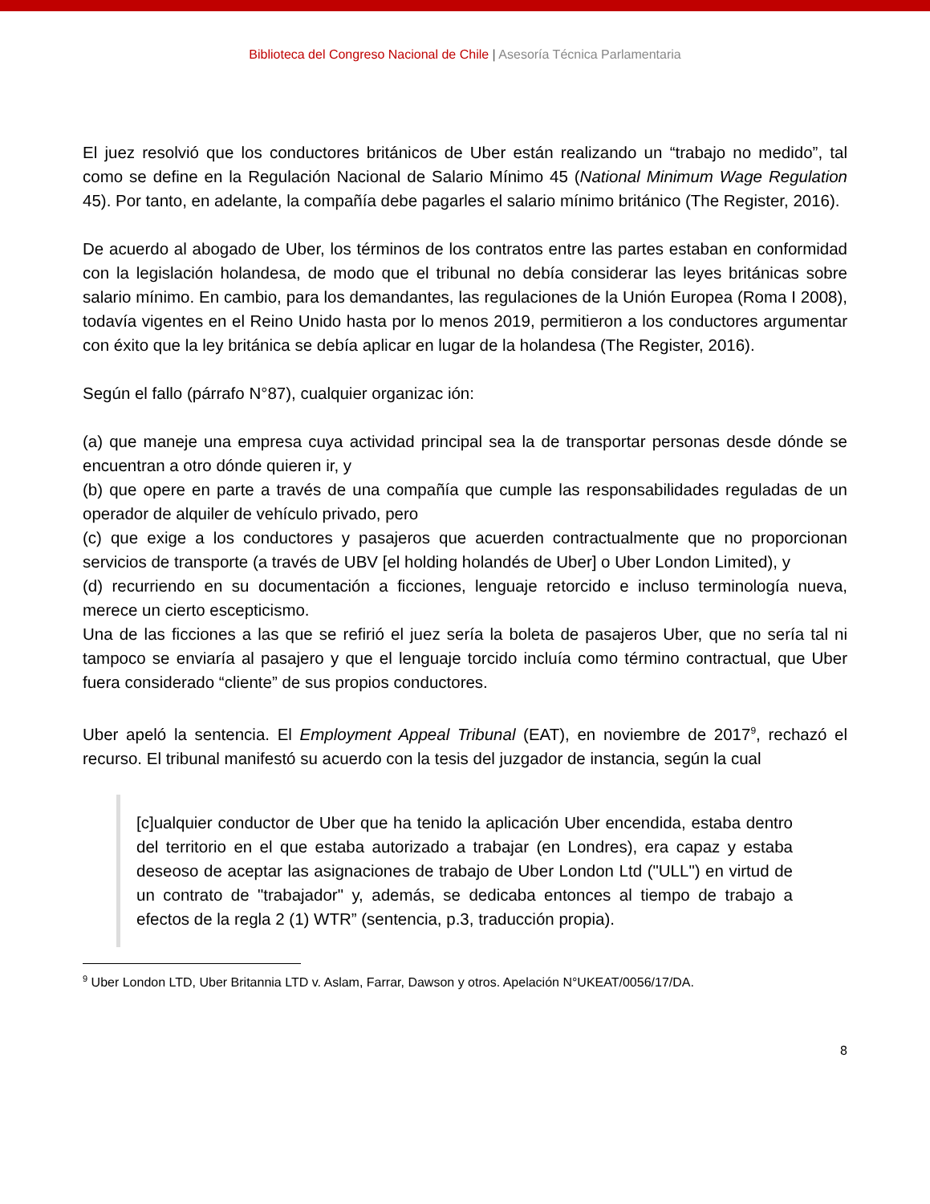Biblioteca del Congreso Nacional de Chile | Asesoría Técnica Parlamentaria
El juez resolvió que los conductores británicos de Uber están realizando un “trabajo no medido”, tal como se define en la Regulación Nacional de Salario Mínimo 45 (National Minimum Wage Regulation 45). Por tanto, en adelante, la compañía debe pagarles el salario mínimo británico (The Register, 2016).
De acuerdo al abogado de Uber, los términos de los contratos entre las partes estaban en conformidad con la legislación holandesa, de modo que el tribunal no debía considerar las leyes británicas sobre salario mínimo. En cambio, para los demandantes, las regulaciones de la Unión Europea (Roma I 2008), todavía vigentes en el Reino Unido hasta por lo menos 2019, permitieron a los conductores argumentar con éxito que la ley británica se debía aplicar en lugar de la holandesa (The Register, 2016).
Según el fallo (párrafo N°87), cualquier organizac ión:
(a) que maneje una empresa cuya actividad principal sea la de transportar personas desde dónde se encuentran a otro dónde quieren ir, y
(b) que opere en parte a través de una compañía que cumple las responsabilidades reguladas de un operador de alquiler de vehículo privado, pero
(c) que exige a los conductores y pasajeros que acuerden contractualmente que no proporcionan servicios de transporte (a través de UBV [el holding holandés de Uber] o Uber London Limited), y
(d) recurriendo en su documentación a ficciones, lenguaje retorcido e incluso terminología nueva, merece un cierto escepticismo.
Una de las ficciones a las que se refirió el juez sería la boleta de pasajeros Uber, que no sería tal ni tampoco se enviaría al pasajero y que el lenguaje torcido incluía como término contractual, que Uber fuera considerado “cliente” de sus propios conductores.
Uber apeló la sentencia. El Employment Appeal Tribunal (EAT), en noviembre de 2017<sup>9</sup>, rechazó el recurso. El tribunal manifestó su acuerdo con la tesis del juzgador de instancia, según la cual
[c]ualquier conductor de Uber que ha tenido la aplicación Uber encendida, estaba dentro del territorio en el que estaba autorizado a trabajar (en Londres), era capaz y estaba deseoso de aceptar las asignaciones de trabajo de Uber London Ltd ("ULL") en virtud de un contrato de "trabajador" y, además, se dedicaba entonces al tiempo de trabajo a efectos de la regla 2 (1) WTR” (sentencia, p.3, traducción propia).
<sup>9</sup> Uber London LTD, Uber Britannia LTD v. Aslam, Farrar, Dawson y otros. Apelación N°UKEAT/0056/17/DA.
8